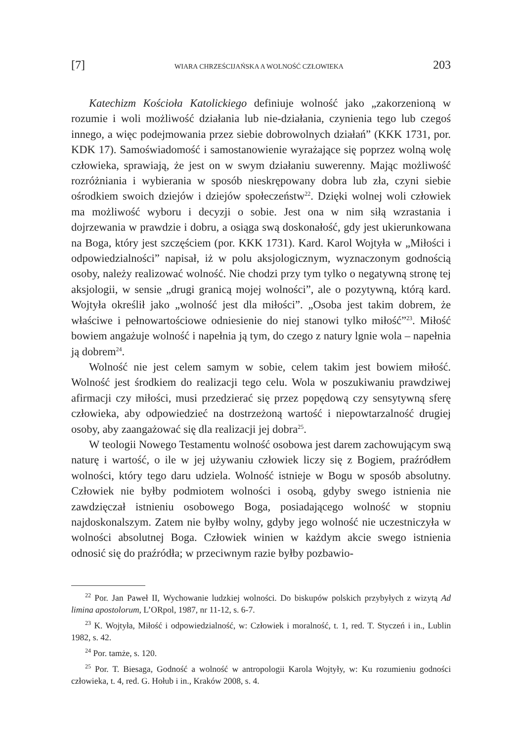[7] WIARA CHRZEŚCIJAŃSKA A WOLNOŚĆ CZŁOWIEKA 203
Katechizm Kościoła Katolickiego definiuje wolność jako „zakorzenioną w rozumie i woli możliwość działania lub nie-działania, czynienia tego lub czegoś innego, a więc podejmowania przez siebie dobrowolnych działań” (KKK 1731, por. KDK 17). Samoświadomość i samostanowienie wyrażające się poprzez wolną wolę człowieka, sprawiają, że jest on w swym działaniu suwerenny. Mając możliwość rozróżniania i wybierania w sposób nieskrępowany dobra lub zła, czyni siebie ośrodkiem swoich dziejów i dziejów społeczeństw<sup>22</sup>. Dzięki wolnej woli człowiek ma możliwość wyboru i decyzji o sobie. Jest ona w nim siłą wzrastania i dojrzewania w prawdzie i dobru, a osiąga swą doskonałość, gdy jest ukierunkowana na Boga, który jest szczęściem (por. KKK 1731). Kard. Karol Wojtyła w „Miłości i odpowiedzialności” napisał, iż w polu aksjologicznym, wyznaczonym godnością osoby, należy realizować wolność. Nie chodzi przy tym tylko o negatywną stronę tej aksjologii, w sensie „drugi granicą mojej wolności”, ale o pozytywną, którą kard. Wojtyła określił jako „wolność jest dla miłości”. „Osoba jest takim dobrem, że właściwe i pełnowartościowe odniesienie do niej stanowi tylko miłość”<sup>23</sup>. Miłość bowiem angażuje wolność i napełnia ją tym, do czego z natury lgnie wola – napełnia ją dobrem<sup>24</sup>.
Wolność nie jest celem samym w sobie, celem takim jest bowiem miłość. Wolność jest środkiem do realizacji tego celu. Wola w poszukiwaniu prawdziwej afirmacji czy miłości, musi przedzierać się przez popędową czy sensytywną sferę człowieka, aby odpowiedzieć na dostrzeżoną wartość i niepowtarzalność drugiej osoby, aby zaangażować się dla realizacji jej dobra<sup>25</sup>.
W teologii Nowego Testamentu wolność osobowa jest darem zachowującym swą naturę i wartość, o ile w jej używaniu człowiek liczy się z Bogiem, praźródłem wolności, który tego daru udziela. Wolność istnieje w Bogu w sposób absolutny. Człowiek nie byłby podmiotem wolności i osobą, gdyby swego istnienia nie zawdzięczał istnieniu osobowego Boga, posiadającego wolność w stopniu najdoskonalszym. Zatem nie byłby wolny, gdyby jego wolność nie uczestniczyła w wolności absolutnej Boga. Człowiek winien w każdym akcie swego istnienia odnosić się do praźródła; w przeciwnym razie byłby pozbawio-
<sup>22</sup> Por. Jan Paweł II, Wychowanie ludzkiej wolności. Do biskupów polskich przybyłych z wizytą Ad limina apostolorum, L’ORpol, 1987, nr 11-12, s. 6-7.
<sup>23</sup> K. Wojtyła, Miłość i odpowiedzialność, w: Człowiek i moralność, t. 1, red. T. Styczeń i in., Lublin 1982, s. 42.
<sup>24</sup> Por. tamże, s. 120.
<sup>25</sup> Por. T. Biesaga, Godność a wolność w antropologii Karola Wojtyły, w: Ku rozumieniu godności człowieka, t. 4, red. G. Hołub i in., Kraków 2008, s. 4.